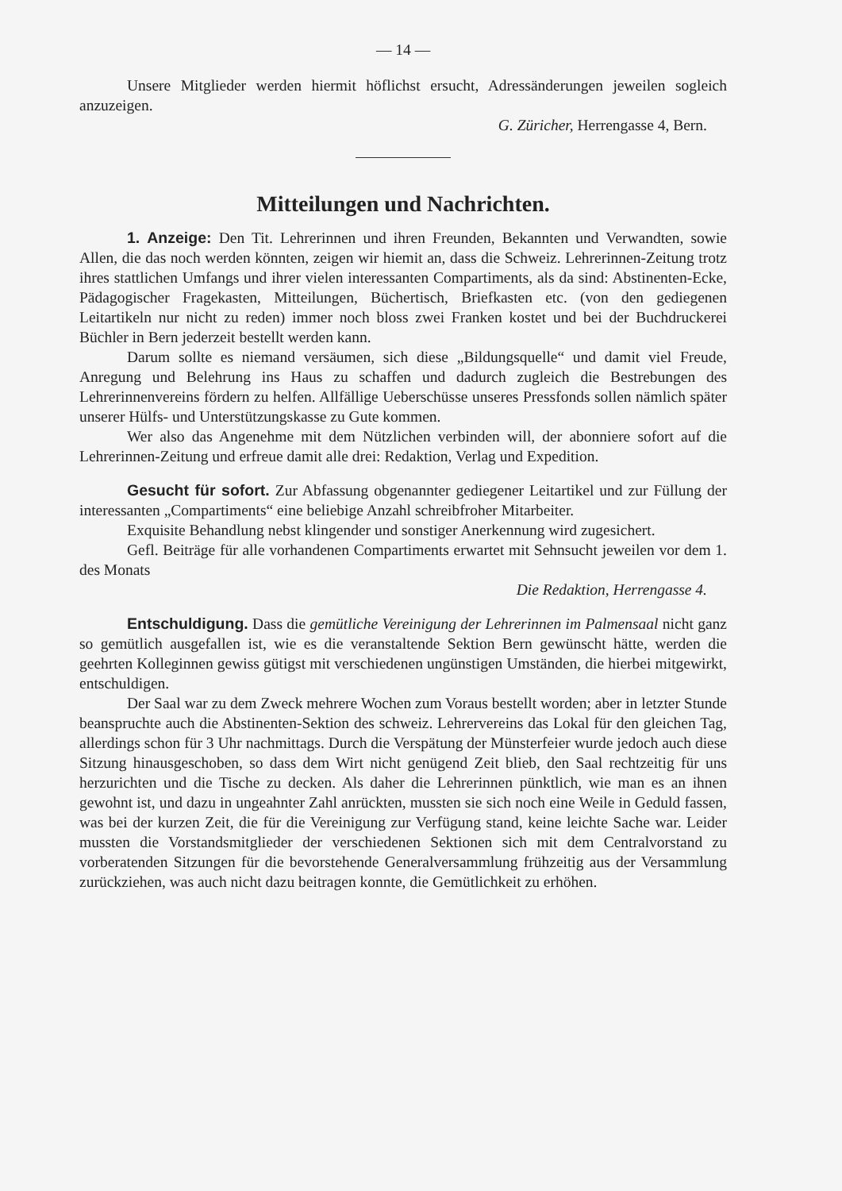— 14 —
Unsere Mitglieder werden hiermit höflichst ersucht, Adressänderungen jeweilen sogleich anzuzeigen.
G. Züricher, Herrengasse 4, Bern.
Mitteilungen und Nachrichten.
1. Anzeige: Den Tit. Lehrerinnen und ihren Freunden, Bekannten und Verwandten, sowie Allen, die das noch werden könnten, zeigen wir hiemit an, dass die Schweiz. Lehrerinnen-Zeitung trotz ihres stattlichen Umfangs und ihrer vielen interessanten Compartiments, als da sind: Abstinenten-Ecke, Pädagogischer Fragekasten, Mitteilungen, Büchertisch, Briefkasten etc. (von den gediegenen Leitartikeln nur nicht zu reden) immer noch bloss zwei Franken kostet und bei der Buchdruckerei Büchler in Bern jederzeit bestellt werden kann.
Darum sollte es niemand versäumen, sich diese „Bildungsquelle“ und damit viel Freude, Anregung und Belehrung ins Haus zu schaffen und dadurch zugleich die Bestrebungen des Lehrerinnenvereins fördern zu helfen. Allfällige Ueberschüsse unseres Pressfonds sollen nämlich später unserer Hülfs- und Unterstützungskasse zu Gute kommen.
Wer also das Angenehme mit dem Nützlichen verbinden will, der abonniere sofort auf die Lehrerinnen-Zeitung und erfreue damit alle drei: Redaktion, Verlag und Expedition.
Gesucht für sofort. Zur Abfassung obgenannter gediegener Leitartikel und zur Füllung der interessanten „Compartiments“ eine beliebige Anzahl schreibfroher Mitarbeiter.
Exquisite Behandlung nebst klingender und sonstiger Anerkennung wird zugesichert.
Gefl. Beiträge für alle vorhandenen Compartiments erwartet mit Sehnsucht jeweilen vor dem 1. des Monats
Die Redaktion, Herrengasse 4.
Entschuldigung. Dass die gemütliche Vereinigung der Lehrerinnen im Palmensaal nicht ganz so gemütlich ausgefallen ist, wie es die veranstaltende Sektion Bern gewünscht hätte, werden die geehrten Kolleginnen gewiss gütigst mit verschiedenen ungünstigen Umständen, die hierbei mitgewirkt, entschuldigen.
Der Saal war zu dem Zweck mehrere Wochen zum Voraus bestellt worden; aber in letzter Stunde beanspruchte auch die Abstinenten-Sektion des schweiz. Lehrervereins das Lokal für den gleichen Tag, allerdings schon für 3 Uhr nachmittags. Durch die Verspätung der Münsterfeier wurde jedoch auch diese Sitzung hinausgeschoben, so dass dem Wirt nicht genügend Zeit blieb, den Saal rechtzeitig für uns herzurichten und die Tische zu decken. Als daher die Lehrerinnen pünktlich, wie man es an ihnen gewohnt ist, und dazu in ungeahnter Zahl anrückten, mussten sie sich noch eine Weile in Geduld fassen, was bei der kurzen Zeit, die für die Vereinigung zur Verfügung stand, keine leichte Sache war. Leider mussten die Vorstandsmitglieder der verschiedenen Sektionen sich mit dem Centralvorstand zu vorberatenden Sitzungen für die bevorstehende Generalversammlung frühzeitig aus der Versammlung zurückziehen, was auch nicht dazu beitragen konnte, die Gemütlichkeit zu erhöhen.